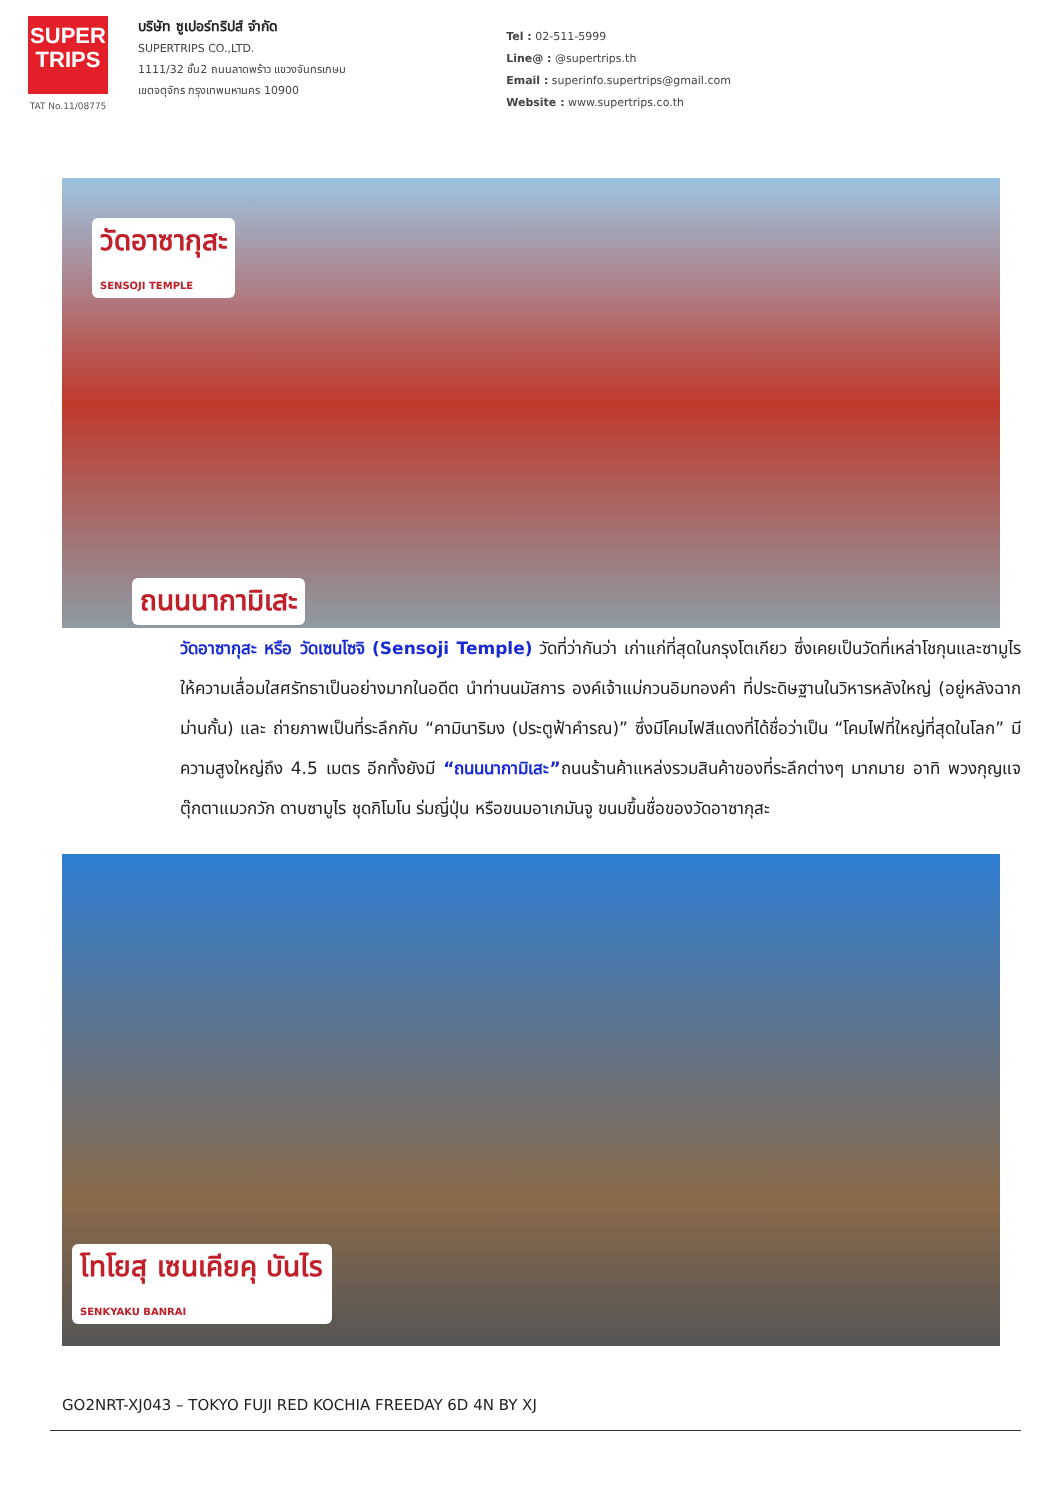SUPER
TRIPS
TAT No.11/08775
บริษัท ซูเปอร์ทริปส์ จำกัด
SUPERTRIPS CO.,LTD.
1111/32 ชั้น2 ถนนลาดพร้าว แขวงจันทรเกษม
เขตจตุจักร กรุงเทพมหานคร 10900
Tel : 02-511-5999
Line@ : @supertrips.th
Email : superinfo.supertrips@gmail.com
Website : www.supertrips.co.th
วัดอาซากุสะ
SENSOJI TEMPLE
ถนนนากามิเสะ
วัดอาซากุสะ หรือ วัดเซนโซจิ (Sensoji Temple) วัดที่ว่ากันว่า เก่าแก่ที่สุดในกรุงโตเกียว ซึ่งเคยเป็นวัดที่เหล่าโชกุนและซามูไรให้ความเลื่อมใสศรัทธาเป็นอย่างมากในอดีต นำท่านนมัสการ องค์เจ้าแม่กวนอิมทองคำ ที่ประดิษฐานในวิหารหลังใหญ่ (อยู่หลังฉากม่านกั้น) และ ถ่ายภาพเป็นที่ระลึกกับ “คามินาริมง (ประตูฟ้าคำรณ)” ซึ่งมีโคมไฟสีแดงที่ได้ชื่อว่าเป็น “โคมไฟที่ใหญ่ที่สุดในโลก” มีความสูงใหญ่ถึง 4.5 เมตร อีกทั้งยังมี “ถนนนากามิเสะ”ถนนร้านค้าแหล่งรวมสินค้าของที่ระลึกต่างๆ มากมาย อาทิ พวงกุญแจ ตุ๊กตาแมวกวัก ดาบซามูไร ชุดกิโมโน ร่มญี่ปุ่น หรือขนมอาเกมันจู ขนมขึ้นชื่อของวัดอาซากุสะ
โทโยสุ เซนเคียคุ บันไร
SENKYAKU BANRAI
GO2NRT-XJ043 – TOKYO FUJI RED KOCHIA FREEDAY 6D 4N BY XJ